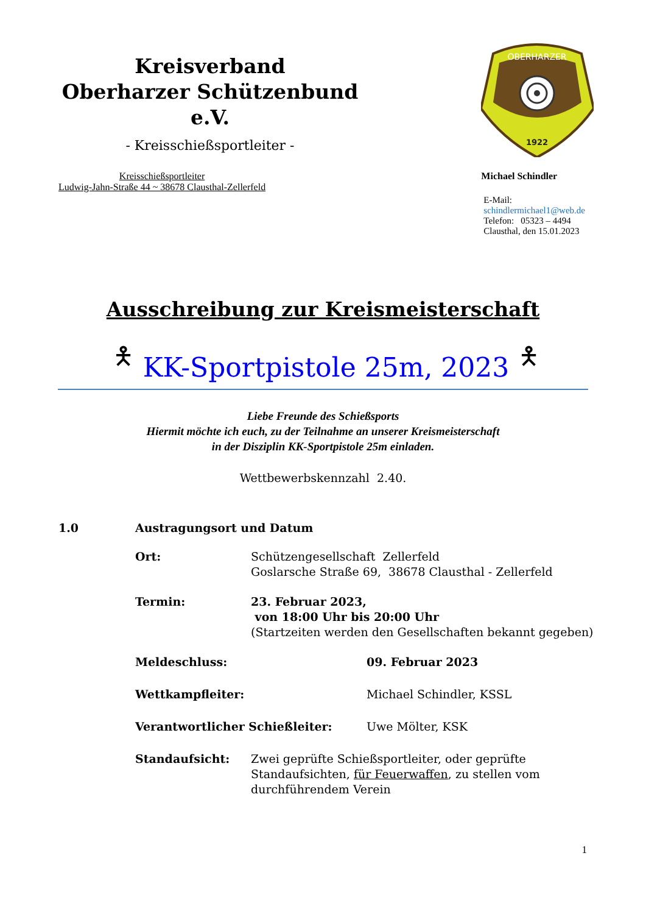Kreisverband
Oberharzer Schützenbund e.V.
- Kreisschießsportleiter -
OBERHARZER
1922
Kreisschießsportleiter
Ludwig-Jahn-Straße 44 ~ 38678 Clausthal-Zellerfeld
Michael Schindler
E-Mail:
schindlermichael1@web.de
Telefon: 05323 – 4494
Clausthal, den 15.01.2023
Ausschreibung zur Kreismeisterschaft
🯅
KK-Sportpistole 25m, 2023
🯅
Liebe Freunde des Schießsports
Hiermit möchte ich euch, zu der Teilnahme an unserer Kreismeisterschaft
in der Disziplin KK-Sportpistole 25m einladen.
Wettbewerbskennzahl 2.40.
1.0 Austragungsort und Datum
Ort: Schützengesellschaft Zellerfeld
Goslarsche Straße 69, 38678 Clausthal - Zellerfeld
Termin: 23. Februar 2023,
von 18:00 Uhr bis 20:00 Uhr
(Startzeiten werden den Gesellschaften bekannt gegeben)
Meldeschluss: 09. Februar 2023
Wettkampfleiter: Michael Schindler, KSSL
Verantwortlicher Schießleiter: Uwe Mölter, KSK
Standaufsicht: Zwei geprüfte Schießsportleiter, oder geprüfte
Standaufsichten, für Feuerwaffen, zu stellen vom
durchführendem Verein
1